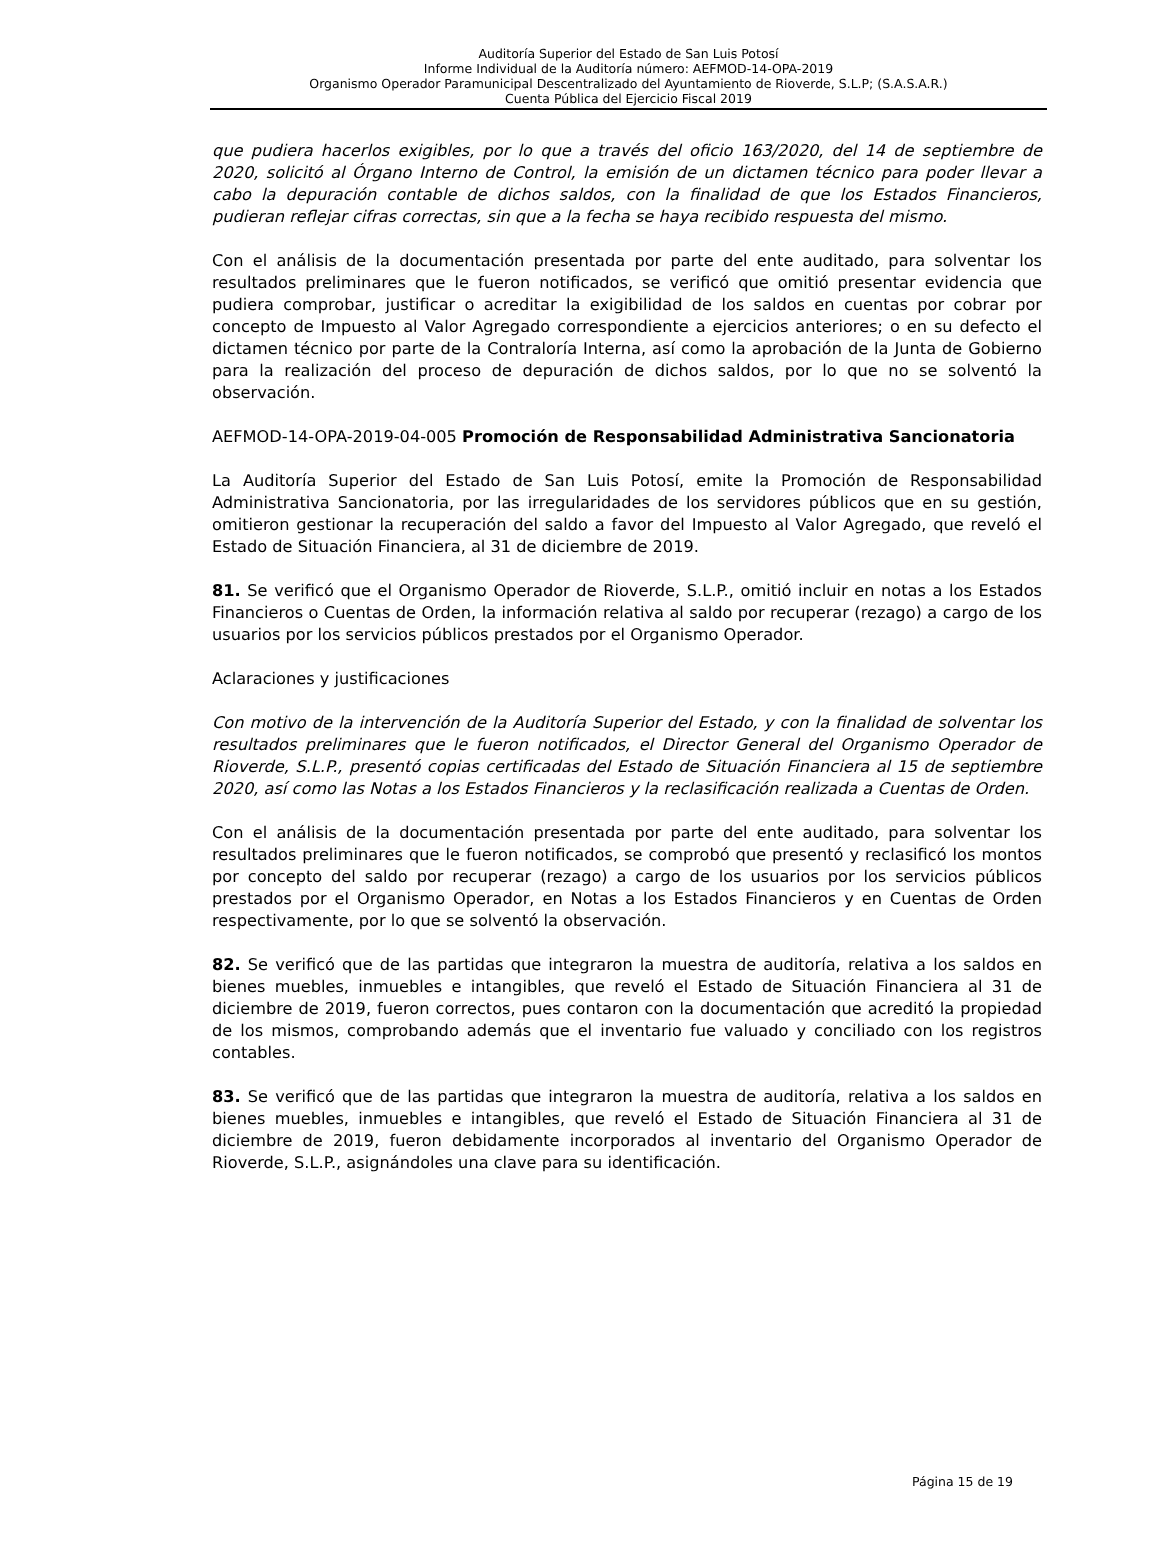Auditoría Superior del Estado de San Luis Potosí
Informe Individual de la Auditoría número: AEFMOD-14-OPA-2019
Organismo Operador Paramunicipal Descentralizado del Ayuntamiento de Rioverde, S.L.P; (S.A.S.A.R.)
Cuenta Pública del Ejercicio Fiscal 2019
que pudiera hacerlos exigibles, por lo que a través del oficio 163/2020, del 14 de septiembre de 2020, solicitó al Órgano Interno de Control, la emisión de un dictamen técnico para poder llevar a cabo la depuración contable de dichos saldos, con la finalidad de que los Estados Financieros, pudieran reflejar cifras correctas, sin que a la fecha se haya recibido respuesta del mismo.
Con el análisis de la documentación presentada por parte del ente auditado, para solventar los resultados preliminares que le fueron notificados, se verificó que omitió presentar evidencia que pudiera comprobar, justificar o acreditar la exigibilidad de los saldos en cuentas por cobrar por concepto de Impuesto al Valor Agregado correspondiente a ejercicios anteriores; o en su defecto el dictamen técnico por parte de la Contraloría Interna, así como la aprobación de la Junta de Gobierno para la realización del proceso de depuración de dichos saldos, por lo que no se solventó la observación.
AEFMOD-14-OPA-2019-04-005 Promoción de Responsabilidad Administrativa Sancionatoria
La Auditoría Superior del Estado de San Luis Potosí, emite la Promoción de Responsabilidad Administrativa Sancionatoria, por las irregularidades de los servidores públicos que en su gestión, omitieron gestionar la recuperación del saldo a favor del Impuesto al Valor Agregado, que reveló el Estado de Situación Financiera, al 31 de diciembre de 2019.
81. Se verificó que el Organismo Operador de Rioverde, S.L.P., omitió incluir en notas a los Estados Financieros o Cuentas de Orden, la información relativa al saldo por recuperar (rezago) a cargo de los usuarios por los servicios públicos prestados por el Organismo Operador.
Aclaraciones y justificaciones
Con motivo de la intervención de la Auditoría Superior del Estado, y con la finalidad de solventar los resultados preliminares que le fueron notificados, el Director General del Organismo Operador de Rioverde, S.L.P., presentó copias certificadas del Estado de Situación Financiera al 15 de septiembre 2020, así como las Notas a los Estados Financieros y la reclasificación realizada a Cuentas de Orden.
Con el análisis de la documentación presentada por parte del ente auditado, para solventar los resultados preliminares que le fueron notificados, se comprobó que presentó y reclasificó los montos por concepto del saldo por recuperar (rezago) a cargo de los usuarios por los servicios públicos prestados por el Organismo Operador, en Notas a los Estados Financieros y en Cuentas de Orden respectivamente, por lo que se solventó la observación.
82. Se verificó que de las partidas que integraron la muestra de auditoría, relativa a los saldos en bienes muebles, inmuebles e intangibles, que reveló el Estado de Situación Financiera al 31 de diciembre de 2019, fueron correctos, pues contaron con la documentación que acreditó la propiedad de los mismos, comprobando además que el inventario fue valuado y conciliado con los registros contables.
83. Se verificó que de las partidas que integraron la muestra de auditoría, relativa a los saldos en bienes muebles, inmuebles e intangibles, que reveló el Estado de Situación Financiera al 31 de diciembre de 2019, fueron debidamente incorporados al inventario del Organismo Operador de Rioverde, S.L.P., asignándoles una clave para su identificación.
Página 15 de 19